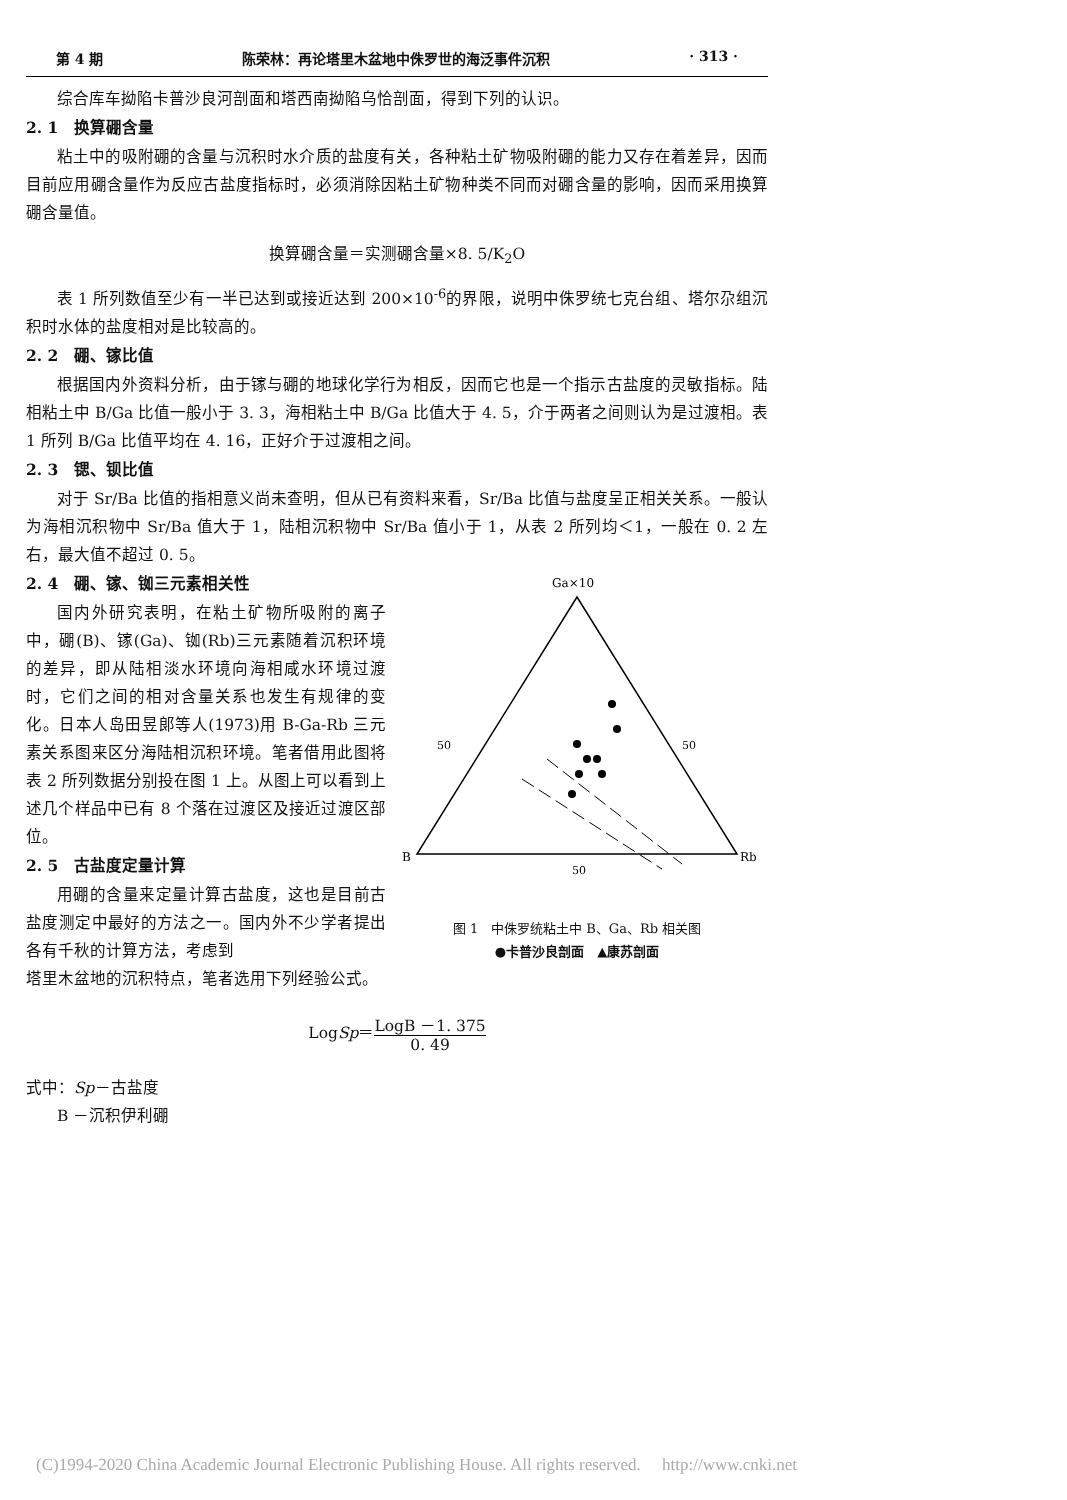第 4 期 陈荣林：再论塔里木盆地中侏罗世的海泛事件沉积 · 313 ·
综合库车拗陷卡普沙良河剖面和塔西南拗陷乌恰剖面，得到下列的认识。
2. 1　换算硼含量
粘土中的吸附硼的含量与沉积时水介质的盐度有关，各种粘土矿物吸附硼的能力又存在着差异，因而目前应用硼含量作为反应古盐度指标时，必须消除因粘土矿物种类不同而对硼含量的影响，因而采用换算硼含量值。
换算硼含量＝实测硼含量×8. 5/K<sub>2</sub>O
表 1 所列数值至少有一半已达到或接近达到 200×10<sup>-6</sup>的界限，说明中侏罗统七克台组、塔尔尕组沉积时水体的盐度相对是比较高的。
2. 2　硼、镓比值
根据国内外资料分析，由于镓与硼的地球化学行为相反，因而它也是一个指示古盐度的灵敏指标。陆相粘土中 B/Ga 比值一般小于 3. 3，海相粘土中 B/Ga 比值大于 4. 5，介于两者之间则认为是过渡相。表 1 所列 B/Ga 比值平均在 4. 16，正好介于过渡相之间。
2. 3　锶、钡比值
对于 Sr/Ba 比值的指相意义尚未查明，但从已有资料来看，Sr/Ba 比值与盐度呈正相关关系。一般认为海相沉积物中 Sr/Ba 值大于 1，陆相沉积物中 Sr/Ba 值小于 1，从表 2 所列均＜1，一般在 0. 2 左右，最大值不超过 0. 5。
2. 4　硼、镓、铷三元素相关性
国内外研究表明，在粘土矿物所吸附的离子中，硼(B)、镓(Ga)、铷(Rb)三元素随着沉积环境的差异，即从陆相淡水环境向海相咸水环境过渡时，它们之间的相对含量关系也发生有规律的变化。日本人岛田昱郎等人(1973)用 B-Ga-Rb 三元素关系图来区分海陆相沉积环境。笔者借用此图将表 2 所列数据分别投在图 1 上。从图上可以看到上述几个样品中已有 8 个落在过渡区及接近过渡区部位。
2. 5　古盐度定量计算
用硼的含量来定量计算古盐度，这也是目前古盐度测定中最好的方法之一。国内外不少学者提出各有千秋的计算方法，考虑到
Ga×10
50
50
B
Rb
50
图 1　中侏罗统粘土中 B、Ga、Rb 相关图
●卡普沙良剖面　▲康苏剖面
塔里木盆地的沉积特点，笔者选用下列经验公式。
LogSp＝LogB －1. 375 0. 49
式中：Sp－古盐度
B －沉积伊利硼
(C)1994-2020 China Academic Journal Electronic Publishing House. All rights reserved.　 http://www.cnki.net